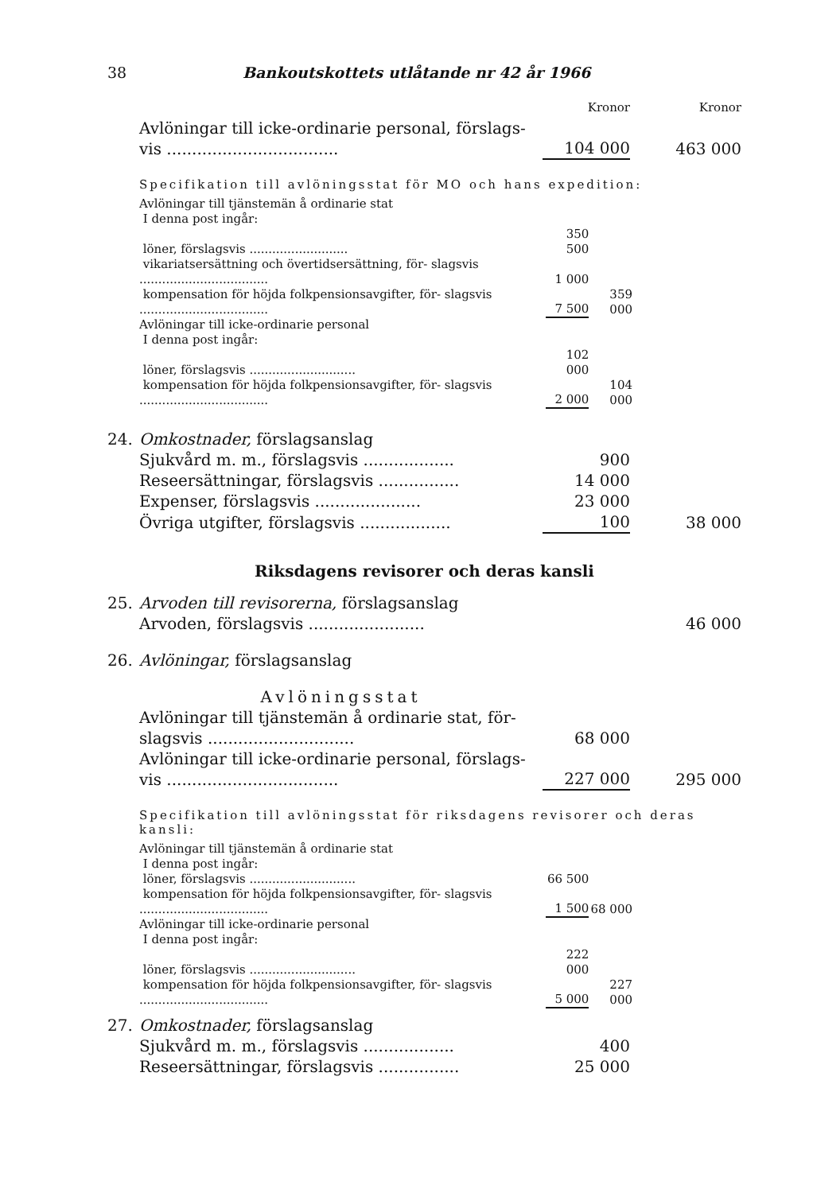38 Bankoutskottets utlåtande nr 42 år 1966
| | | Kronor | Kronor |
| | Avlöningar till icke-ordinarie personal, förslags- vis .................................. | 104 000 | 463 000 |
Specifikation till avlöningsstat för MO och hans expedition:
| Avlöningar till tjänstemän å ordinarie stat | | |
| I denna post ingår: | | |
| löner, förslagsvis .......................... | 350 500 | |
| vikariatsersättning och övertidsersättning, för- slagsvis .................................. | 1 000 | |
| kompensation för höjda folkpensionsavgifter, för- slagsvis .................................. | 7 500 | 359 000 |
| Avlöningar till icke-ordinarie personal | | |
| I denna post ingår: | | |
| löner, förslagsvis ............................ | 102 000 | |
| kompensation för höjda folkpensionsavgifter, för- slagsvis .................................. | 2 000 | 104 000 |
| 24. | Omkostnader, förslagsanslag | | |
| | Sjukvård m. m., förslagsvis .................. | 900 | |
| | Reseersättningar, förslagsvis ................ | 14 000 | |
| | Expenser, förslagsvis ..................... | 23 000 | |
| | Övriga utgifter, förslagsvis .................. | 100 | 38 000 |
Riksdagens revisorer och deras kansli
| 25. | Arvoden till revisorerna, förslagsanslag | | |
| | Arvoden, förslagsvis ....................... | | 46 000 |
| 26. | Avlöningar, förslagsanslag | | |
| | Avlöningsstat | | |
| | Avlöningar till tjänstemän å ordinarie stat, för- slagsvis ............................. | 68 000 | |
| | Avlöningar till icke-ordinarie personal, förslags- vis .................................. | 227 000 | 295 000 |
Specifikation till avlöningsstat för riksdagens revisorer och deras kansli:
| Avlöningar till tjänstemän å ordinarie stat | | |
| I denna post ingår: | | |
| löner, förslagsvis ............................ | 66 500 | |
| kompensation för höjda folkpensionsavgifter, för- slagsvis .................................. | 1 500 | 68 000 |
| Avlöningar till icke-ordinarie personal | | |
| I denna post ingår: | | |
| löner, förslagsvis ............................ | 222 000 | |
| kompensation för höjda folkpensionsavgifter, för- slagsvis .................................. | 5 000 | 227 000 |
| 27. | Omkostnader, förslagsanslag | | |
| | Sjukvård m. m., förslagsvis .................. | 400 | |
| | Reseersättningar, förslagsvis ................ | 25 000 | |